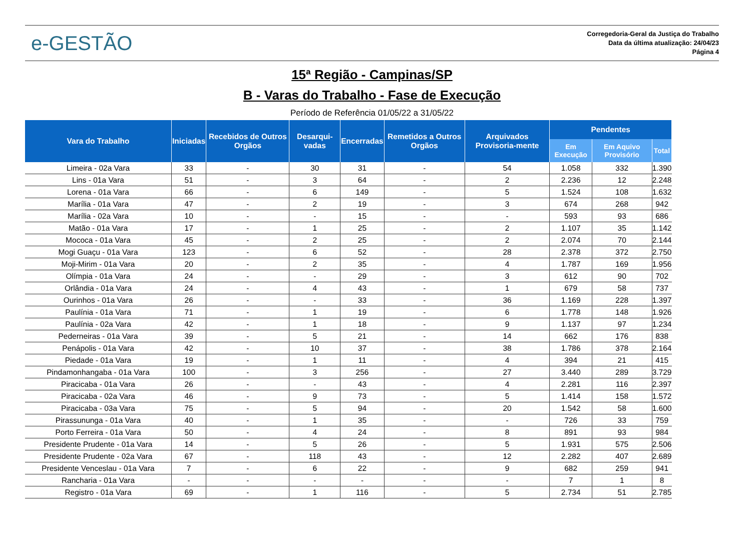e-GESTÃO
Corregedoria-Geral da Justiça do Trabalho
Data da última atualização: 24/04/23
Página 4
15ª Região - Campinas/SP
B - Varas do Trabalho - Fase de Execução
Período de Referência 01/05/22 a 31/05/22
| Vara do Trabalho | Iniciadas | Recebidos de Outros Orgãos | Desarqui-vadas | Encerradas | Remetidos a Outros Orgãos | Arquivados Provisoria-mente | Pendentes | | |
| --- | --- | --- | --- | --- | --- | --- | --- | --- | --- |
| | | | | | | | Em Execução | Em Aquivo Provisório | Total |
| Limeira - 02a Vara | 33 | - | 30 | 31 | - | 54 | 1.058 | 332 | 1.390 |
| Lins - 01a Vara | 51 | - | 3 | 64 | - | 2 | 2.236 | 12 | 2.248 |
| Lorena - 01a Vara | 66 | - | 6 | 149 | - | 5 | 1.524 | 108 | 1.632 |
| Marília - 01a Vara | 47 | - | 2 | 19 | - | 3 | 674 | 268 | 942 |
| Marília - 02a Vara | 10 | - | - | 15 | - | - | 593 | 93 | 686 |
| Matão - 01a Vara | 17 | - | 1 | 25 | - | 2 | 1.107 | 35 | 1.142 |
| Mococa - 01a Vara | 45 | - | 2 | 25 | - | 2 | 2.074 | 70 | 2.144 |
| Mogi Guaçu - 01a Vara | 123 | - | 6 | 52 | - | 28 | 2.378 | 372 | 2.750 |
| Moji-Mirim - 01a Vara | 20 | - | 2 | 35 | - | 4 | 1.787 | 169 | 1.956 |
| Olímpia - 01a Vara | 24 | - | - | 29 | - | 3 | 612 | 90 | 702 |
| Orlândia - 01a Vara | 24 | - | 4 | 43 | - | 1 | 679 | 58 | 737 |
| Ourinhos - 01a Vara | 26 | - | - | 33 | - | 36 | 1.169 | 228 | 1.397 |
| Paulínia - 01a Vara | 71 | - | 1 | 19 | - | 6 | 1.778 | 148 | 1.926 |
| Paulínia - 02a Vara | 42 | - | 1 | 18 | - | 9 | 1.137 | 97 | 1.234 |
| Pederneiras - 01a Vara | 39 | - | 5 | 21 | - | 14 | 662 | 176 | 838 |
| Penápolis - 01a Vara | 42 | - | 10 | 37 | - | 38 | 1.786 | 378 | 2.164 |
| Piedade - 01a Vara | 19 | - | 1 | 11 | - | 4 | 394 | 21 | 415 |
| Pindamonhangaba - 01a Vara | 100 | - | 3 | 256 | - | 27 | 3.440 | 289 | 3.729 |
| Piracicaba - 01a Vara | 26 | - | - | 43 | - | 4 | 2.281 | 116 | 2.397 |
| Piracicaba - 02a Vara | 46 | - | 9 | 73 | - | 5 | 1.414 | 158 | 1.572 |
| Piracicaba - 03a Vara | 75 | - | 5 | 94 | - | 20 | 1.542 | 58 | 1.600 |
| Pirassununga - 01a Vara | 40 | - | 1 | 35 | - | - | 726 | 33 | 759 |
| Porto Ferreira - 01a Vara | 50 | - | 4 | 24 | - | 8 | 891 | 93 | 984 |
| Presidente Prudente - 01a Vara | 14 | - | 5 | 26 | - | 5 | 1.931 | 575 | 2.506 |
| Presidente Prudente - 02a Vara | 67 | - | 118 | 43 | - | 12 | 2.282 | 407 | 2.689 |
| Presidente Venceslau - 01a Vara | 7 | - | 6 | 22 | - | 9 | 682 | 259 | 941 |
| Rancharia - 01a Vara | - | - | - | - | - | - | 7 | 1 | 8 |
| Registro - 01a Vara | 69 | - | 1 | 116 | - | 5 | 2.734 | 51 | 2.785 |